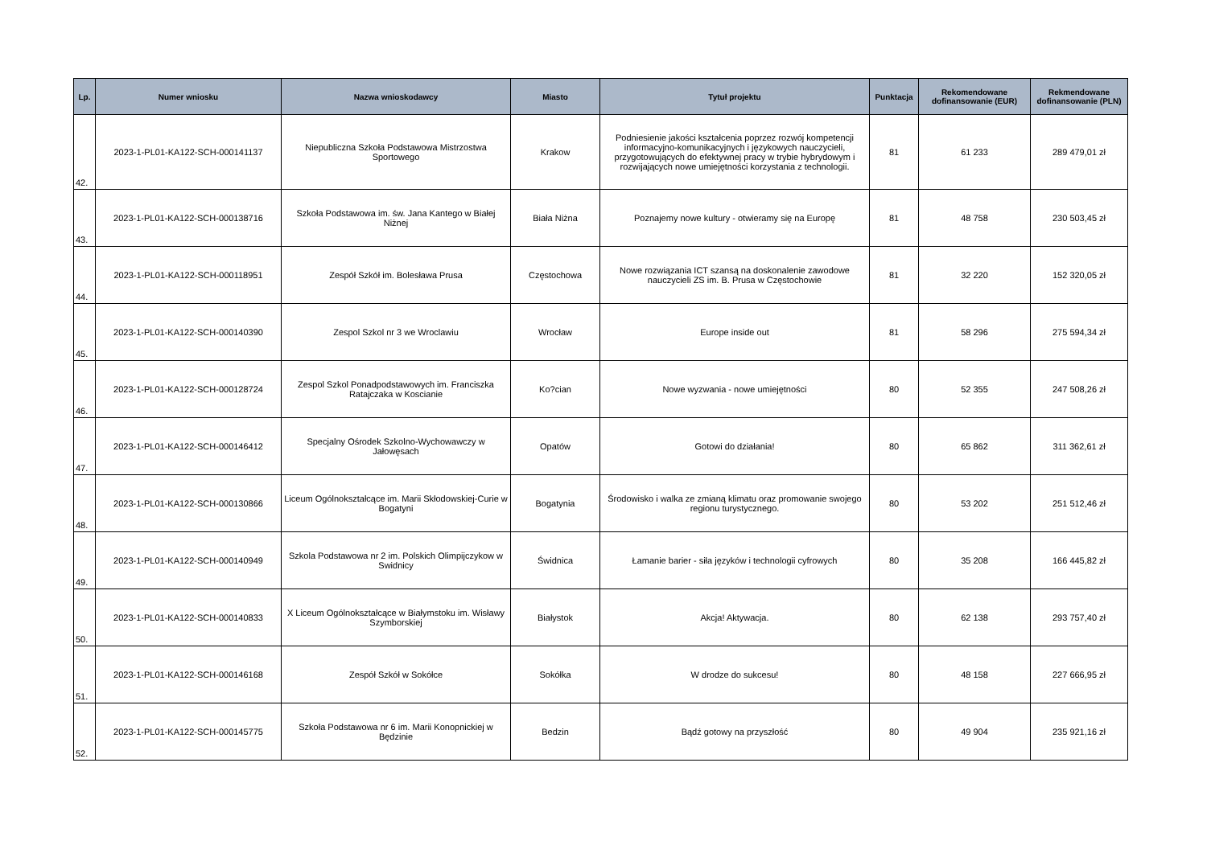| Lp. | Numer wniosku | Nazwa wnioskodawcy | Miasto | Tytuł projektu | Punktacja | Rekomendowane dofinansowanie (EUR) | Rekmendowane dofinansowanie (PLN) |
| --- | --- | --- | --- | --- | --- | --- | --- |
| 42. | 2023-1-PL01-KA122-SCH-000141137 | Niepubliczna Szkoła Podstawowa Mistrzostwa Sportowego | Krakow | Podniesienie jakości kształcenia poprzez rozwój kompetencji informacyjno-komunikacyjnych i językowych nauczycieli, przygotowujących do efektywnej pracy w trybie hybrydowym i rozwijających nowe umiejętności korzystania z technologii. | 81 | 61 233 | 289 479,01 zł |
| 43. | 2023-1-PL01-KA122-SCH-000138716 | Szkoła Podstawowa im. św. Jana Kantego w Białej Niżnej | Biała Niżna | Poznajemy nowe kultury - otwieramy się na Europę | 81 | 48 758 | 230 503,45 zł |
| 44. | 2023-1-PL01-KA122-SCH-000118951 | Zespół Szkół im. Bolesława Prusa | Częstochowa | Nowe rozwiązania ICT szansą na doskonalenie zawodowe nauczycieli ZS im. B. Prusa w Częstochowie | 81 | 32 220 | 152 320,05 zł |
| 45. | 2023-1-PL01-KA122-SCH-000140390 | Zespol Szkol nr 3 we Wroclawiu | Wrocław | Europe inside out | 81 | 58 296 | 275 594,34 zł |
| 46. | 2023-1-PL01-KA122-SCH-000128724 | Zespol Szkol Ponadpodstawowych im. Franciszka Ratajczaka w Koscianie | Ko?cian | Nowe wyzwania - nowe umiejętności | 80 | 52 355 | 247 508,26 zł |
| 47. | 2023-1-PL01-KA122-SCH-000146412 | Specjalny Ośrodek Szkolno-Wychowawczy w Jałowęsach | Opatów | Gotowi do działania! | 80 | 65 862 | 311 362,61 zł |
| 48. | 2023-1-PL01-KA122-SCH-000130866 | Liceum Ogólnokształcące im. Marii Skłodowskiej-Curie w Bogatyni | Bogatynia | Środowisko i walka ze zmianą klimatu oraz promowanie swojego regionu turystycznego. | 80 | 53 202 | 251 512,46 zł |
| 49. | 2023-1-PL01-KA122-SCH-000140949 | Szkola Podstawowa nr 2 im. Polskich Olimpijczykow w Swidnicy | Świdnica | Łamanie barier - siła języków i technologii cyfrowych | 80 | 35 208 | 166 445,82 zł |
| 50. | 2023-1-PL01-KA122-SCH-000140833 | X Liceum Ogólnokształcące w Białymstoku im. Wisławy Szymborskiej | Białystok | Akcja! Aktywacja. | 80 | 62 138 | 293 757,40 zł |
| 51. | 2023-1-PL01-KA122-SCH-000146168 | Zespół Szkół w Sokółce | Sokółka | W drodze do sukcesu! | 80 | 48 158 | 227 666,95 zł |
| 52. | 2023-1-PL01-KA122-SCH-000145775 | Szkoła Podstawowa nr 6 im. Marii Konopnickiej w Będzinie | Bedzin | Bądź gotowy na przyszłość | 80 | 49 904 | 235 921,16 zł |